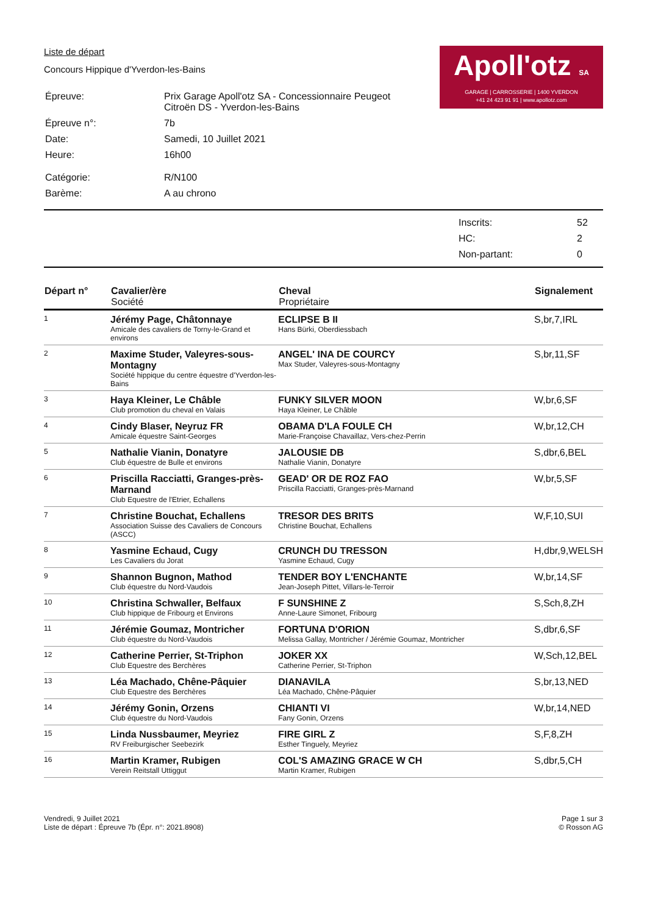Apoll'otz SA
GARAGE | CARROSSERIE | 1400 YVERDON
+41 24 423 91 91 | www.apollotz.com
Liste de départ
Concours Hippique d'Yverdon-les-Bains
| Épreuve: | Prix Garage Apoll'otz SA - Concessionnaire Peugeot Citroën DS - Yverdon-les-Bains |
| Épreuve n°: | 7b |
| Date: | Samedi, 10 Juillet 2021 |
| Heure: | 16h00 |
| Catégorie: | R/N100 |
| Barème: | A au chrono |
| Inscrits: | 52 |
| HC: | 2 |
| Non-partant: | 0 |
| Départ n° | Cavalier/ère Société | Cheval Propriétaire | Signalement |
| --- | --- | --- | --- |
| 1 | Jérémy Page, Châtonnaye Amicale des cavaliers de Torny-le-Grand et environs | ECLIPSE B II Hans Bürki, Oberdiessbach | S,br,7,IRL |
| 2 | Maxime Studer, Valeyres-sous-Montagny Société hippique du centre équestre d'Yverdon-les-Bains | ANGEL' INA DE COURCY Max Studer, Valeyres-sous-Montagny | S,br,11,SF |
| 3 | Haya Kleiner, Le Châble Club promotion du cheval en Valais | FUNKY SILVER MOON Haya Kleiner, Le Châble | W,br,6,SF |
| 4 | Cindy Blaser, Neyruz FR Amicale équestre Saint-Georges | OBAMA D'LA FOULE CH Marie-Françoise Chavaillaz, Vers-chez-Perrin | W,br,12,CH |
| 5 | Nathalie Vianin, Donatyre Club équestre de Bulle et environs | JALOUSIE DB Nathalie Vianin, Donatyre | S,dbr,6,BEL |
| 6 | Priscilla Racciatti, Granges-près-Marnand Club Equestre de l'Etrier, Echallens | GEAD' OR DE ROZ FAO Priscilla Racciatti, Granges-près-Marnand | W,br,5,SF |
| 7 | Christine Bouchat, Echallens Association Suisse des Cavaliers de Concours (ASCC) | TRESOR DES BRITS Christine Bouchat, Echallens | W,F,10,SUI |
| 8 | Yasmine Echaud, Cugy Les Cavaliers du Jorat | CRUNCH DU TRESSON Yasmine Echaud, Cugy | H,dbr,9,WELSH |
| 9 | Shannon Bugnon, Mathod Club équestre du Nord-Vaudois | TENDER BOY L'ENCHANTE Jean-Joseph Pittet, Villars-le-Terroir | W,br,14,SF |
| 10 | Christina Schwaller, Belfaux Club hippique de Fribourg et Environs | F SUNSHINE Z Anne-Laure Simonet, Fribourg | S,Sch,8,ZH |
| 11 | Jérémie Goumaz, Montricher Club équestre du Nord-Vaudois | FORTUNA D'ORION Melissa Gallay, Montricher / Jérémie Goumaz, Montricher | S,dbr,6,SF |
| 12 | Catherine Perrier, St-Triphon Club Equestre des Berchères | JOKER XX Catherine Perrier, St-Triphon | W,Sch,12,BEL |
| 13 | Léa Machado, Chêne-Pâquier Club Equestre des Berchères | DIANAVILA Léa Machado, Chêne-Pâquier | S,br,13,NED |
| 14 | Jérémy Gonin, Orzens Club équestre du Nord-Vaudois | CHIANTI VI Fany Gonin, Orzens | W,br,14,NED |
| 15 | Linda Nussbaumer, Meyriez RV Freiburgischer Seebezirk | FIRE GIRL Z Esther Tinguely, Meyriez | S,F,8,ZH |
| 16 | Martin Kramer, Rubigen Verein Reitstall Uttiggut | COL'S AMAZING GRACE W CH Martin Kramer, Rubigen | S,dbr,5,CH |
Vendredi, 9 Juillet 2021
Liste de départ : Épreuve 7b (Épr. n°: 2021.8908)
Page 1 sur 3
© Rosson AG